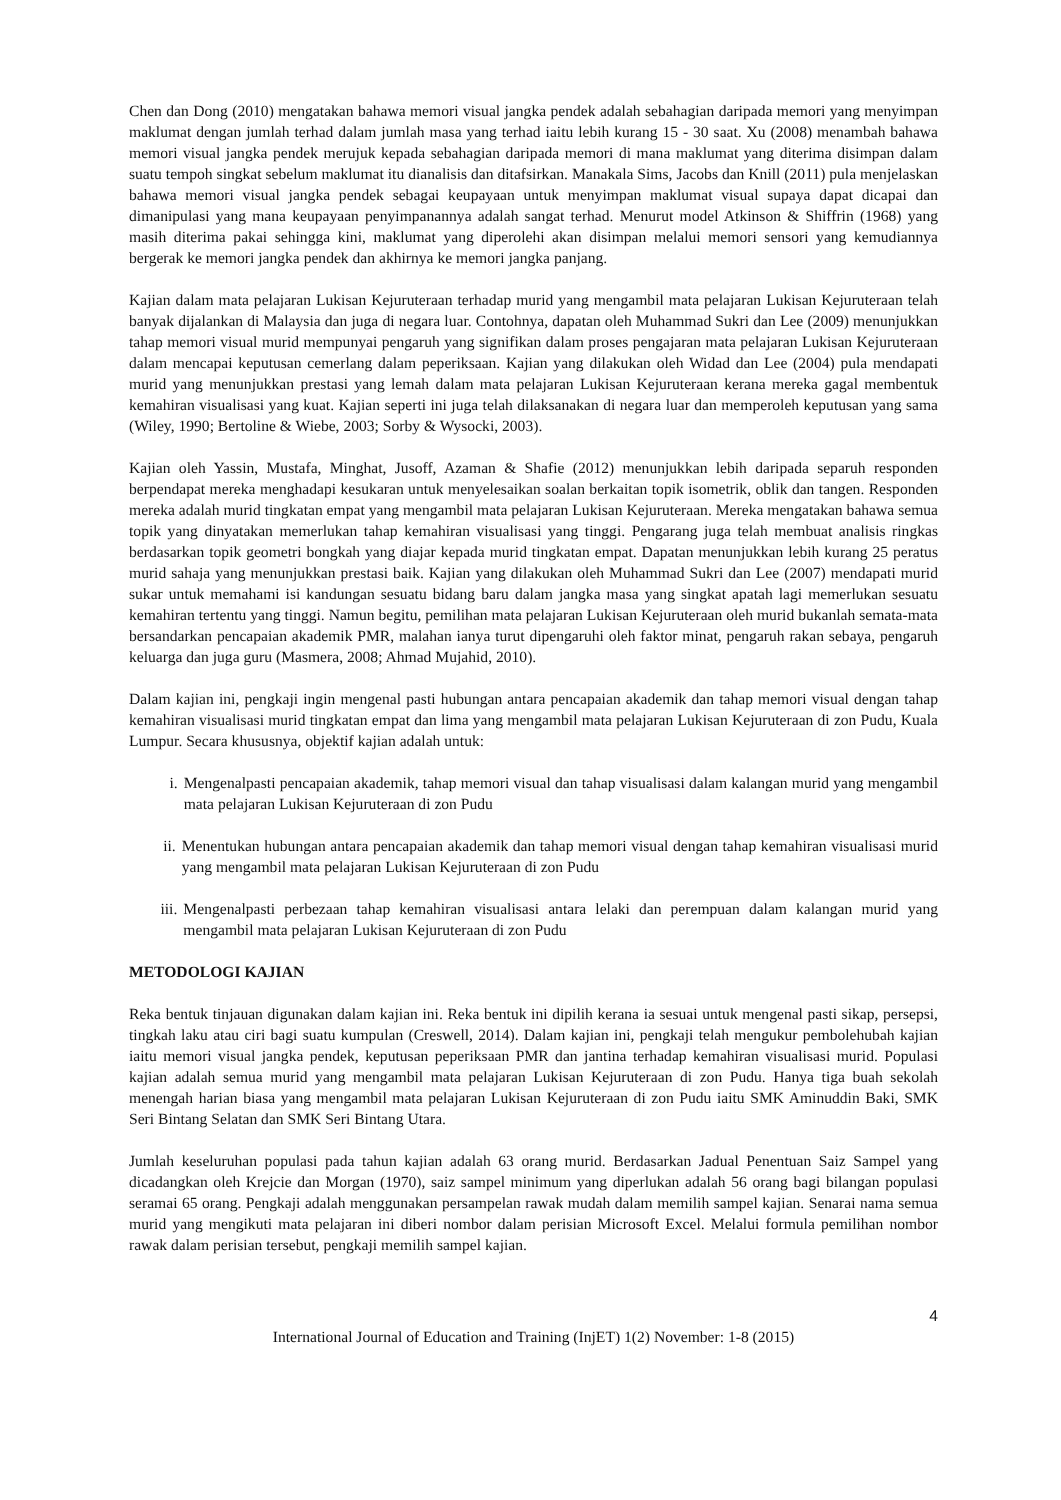Chen dan Dong (2010) mengatakan bahawa memori visual jangka pendek adalah sebahagian daripada memori yang menyimpan maklumat dengan jumlah terhad dalam jumlah masa yang terhad iaitu lebih kurang 15 - 30 saat. Xu (2008) menambah bahawa memori visual jangka pendek merujuk kepada sebahagian daripada memori di mana maklumat yang diterima disimpan dalam suatu tempoh singkat sebelum maklumat itu dianalisis dan ditafsirkan. Manakala Sims, Jacobs dan Knill (2011) pula menjelaskan bahawa memori visual jangka pendek sebagai keupayaan untuk menyimpan maklumat visual supaya dapat dicapai dan dimanipulasi yang mana keupayaan penyimpanannya adalah sangat terhad. Menurut model Atkinson & Shiffrin (1968) yang masih diterima pakai sehingga kini, maklumat yang diperolehi akan disimpan melalui memori sensori yang kemudiannya bergerak ke memori jangka pendek dan akhirnya ke memori jangka panjang.
Kajian dalam mata pelajaran Lukisan Kejuruteraan terhadap murid yang mengambil mata pelajaran Lukisan Kejuruteraan telah banyak dijalankan di Malaysia dan juga di negara luar. Contohnya, dapatan oleh Muhammad Sukri dan Lee (2009) menunjukkan tahap memori visual murid mempunyai pengaruh yang signifikan dalam proses pengajaran mata pelajaran Lukisan Kejuruteraan dalam mencapai keputusan cemerlang dalam peperiksaan. Kajian yang dilakukan oleh Widad dan Lee (2004) pula mendapati murid yang menunjukkan prestasi yang lemah dalam mata pelajaran Lukisan Kejuruteraan kerana mereka gagal membentuk kemahiran visualisasi yang kuat. Kajian seperti ini juga telah dilaksanakan di negara luar dan memperoleh keputusan yang sama (Wiley, 1990; Bertoline & Wiebe, 2003; Sorby & Wysocki, 2003).
Kajian oleh Yassin, Mustafa, Minghat, Jusoff, Azaman & Shafie (2012) menunjukkan lebih daripada separuh responden berpendapat mereka menghadapi kesukaran untuk menyelesaikan soalan berkaitan topik isometrik, oblik dan tangen. Responden mereka adalah murid tingkatan empat yang mengambil mata pelajaran Lukisan Kejuruteraan. Mereka mengatakan bahawa semua topik yang dinyatakan memerlukan tahap kemahiran visualisasi yang tinggi. Pengarang juga telah membuat analisis ringkas berdasarkan topik geometri bongkah yang diajar kepada murid tingkatan empat. Dapatan menunjukkan lebih kurang 25 peratus murid sahaja yang menunjukkan prestasi baik. Kajian yang dilakukan oleh Muhammad Sukri dan Lee (2007) mendapati murid sukar untuk memahami isi kandungan sesuatu bidang baru dalam jangka masa yang singkat apatah lagi memerlukan sesuatu kemahiran tertentu yang tinggi. Namun begitu, pemilihan mata pelajaran Lukisan Kejuruteraan oleh murid bukanlah semata-mata bersandarkan pencapaian akademik PMR, malahan ianya turut dipengaruhi oleh faktor minat, pengaruh rakan sebaya, pengaruh keluarga dan juga guru (Masmera, 2008; Ahmad Mujahid, 2010).
Dalam kajian ini, pengkaji ingin mengenal pasti hubungan antara pencapaian akademik dan tahap memori visual dengan tahap kemahiran visualisasi murid tingkatan empat dan lima yang mengambil mata pelajaran Lukisan Kejuruteraan di zon Pudu, Kuala Lumpur. Secara khususnya, objektif kajian adalah untuk:
i. Mengenalpasti pencapaian akademik, tahap memori visual dan tahap visualisasi dalam kalangan murid yang mengambil mata pelajaran Lukisan Kejuruteraan di zon Pudu
ii. Menentukan hubungan antara pencapaian akademik dan tahap memori visual dengan tahap kemahiran visualisasi murid yang mengambil mata pelajaran Lukisan Kejuruteraan di zon Pudu
iii.
Mengenalpasti perbezaan tahap kemahiran visualisasi antara lelaki dan perempuan dalam kalangan murid yang mengambil mata pelajaran Lukisan Kejuruteraan di zon Pudu
METODOLOGI KAJIAN
Reka bentuk tinjauan digunakan dalam kajian ini. Reka bentuk ini dipilih kerana ia sesuai untuk mengenal pasti sikap, persepsi, tingkah laku atau ciri bagi suatu kumpulan (Creswell, 2014). Dalam kajian ini, pengkaji telah mengukur pembolehubah kajian iaitu memori visual jangka pendek, keputusan peperiksaan PMR dan jantina terhadap kemahiran visualisasi murid. Populasi kajian adalah semua murid yang mengambil mata pelajaran Lukisan Kejuruteraan di zon Pudu. Hanya tiga buah sekolah menengah harian biasa yang mengambil mata pelajaran Lukisan Kejuruteraan di zon Pudu iaitu SMK Aminuddin Baki, SMK Seri Bintang Selatan dan SMK Seri Bintang Utara.
Jumlah keseluruhan populasi pada tahun kajian adalah 63 orang murid. Berdasarkan Jadual Penentuan Saiz Sampel yang dicadangkan oleh Krejcie dan Morgan (1970), saiz sampel minimum yang diperlukan adalah 56 orang bagi bilangan populasi seramai 65 orang. Pengkaji adalah menggunakan persampelan rawak mudah dalam memilih sampel kajian. Senarai nama semua murid yang mengikuti mata pelajaran ini diberi nombor dalam perisian Microsoft Excel. Melalui formula pemilihan nombor rawak dalam perisian tersebut, pengkaji memilih sampel kajian.
4
International Journal of Education and Training (InjET) 1(2) November: 1-8 (2015)